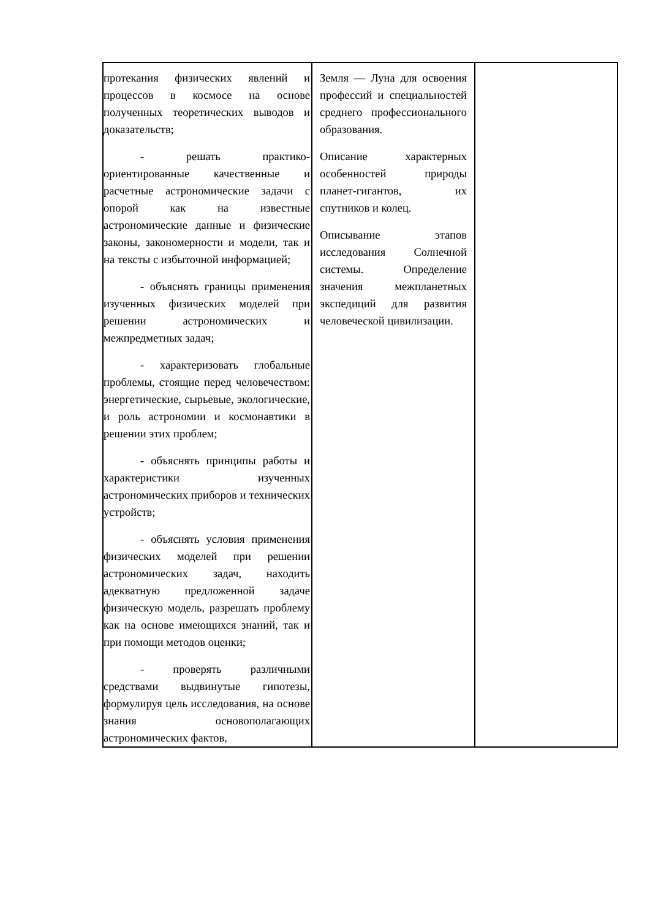| протекания физических явлений и процессов в космосе на основе полученных теоретических выводов и доказательств; - решать практико-ориентированные качественные и расчетные астрономические задачи с опорой как на известные астрономические данные и физические законы, закономерности и модели, так и на тексты с избыточной информацией; - объяснять границы применения изученных физических моделей при решении астрономических и межпредметных задач; - характеризовать глобальные проблемы, стоящие перед человечеством: энергетические, сырьевые, экологические, и роль астрономии и космонавтики в решении этих проблем; - объяснять принципы работы и характеристики изученных астрономических приборов и технических устройств; - объяснять условия применения физических моделей при решении астрономических задач, находить адекватную предложенной задаче физическую модель, разрешать проблему как на основе имеющихся знаний, так и при помощи методов оценки; - проверять различными средствами выдвинутые гипотезы, формулируя цель исследования, на основе знания основополагающих астрономических фактов, | Земля — Луна для освоения профессий и специальностей среднего профессионального образования. Описание характерных особенностей природы планет-гигантов, их спутников и колец. Описывание этапов исследования Солнечной системы. Определение значения межпланетных экспедиций для развития человеческой цивилизации. | |